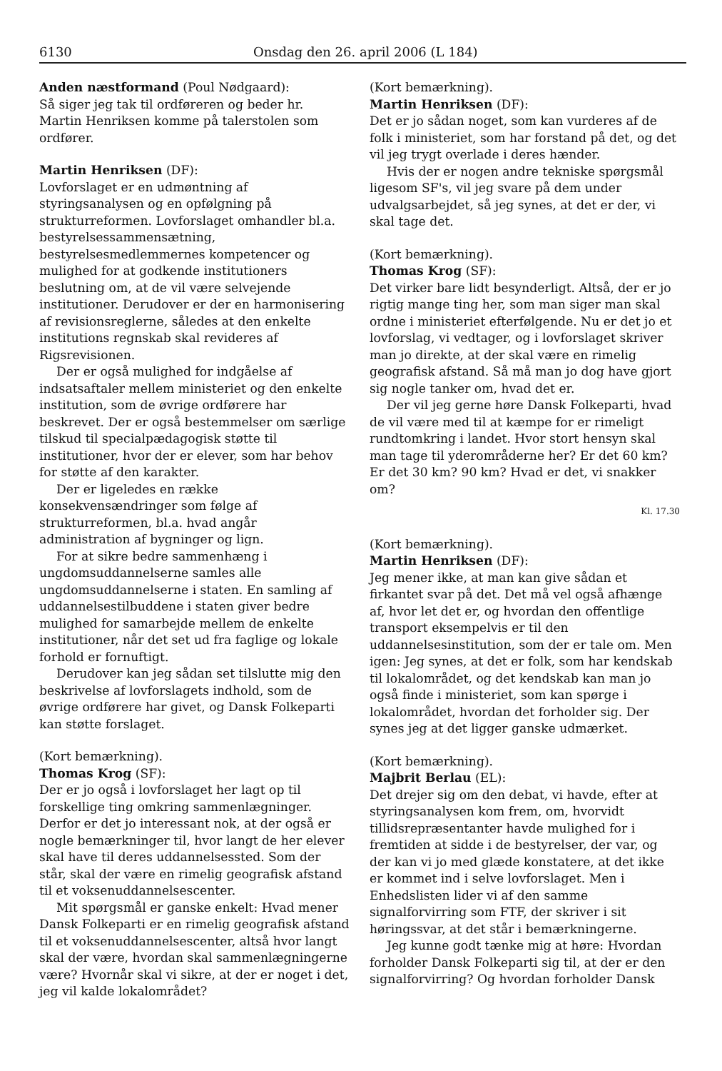6130 Onsdag den 26. april 2006 (L 184)
Anden næstformand (Poul Nødgaard):
Så siger jeg tak til ordføreren og beder hr. Martin Henriksen komme på talerstolen som ordfører.
Martin Henriksen (DF):
Lovforslaget er en udmøntning af styringsanalysen og en opfølgning på strukturreformen. Lovforslaget omhandler bl.a. bestyrelsessammensætning, bestyrelsesmedlemmernes kompetencer og mulighed for at godkende institutioners beslutning om, at de vil være selvejende institutioner. Derudover er der en harmonisering af revisionsreglerne, således at den enkelte institutions regnskab skal revideres af Rigsrevisionen.
Der er også mulighed for indgåelse af indsatsaftaler mellem ministeriet og den enkelte institution, som de øvrige ordførere har beskrevet. Der er også bestemmelser om særlige tilskud til specialpædagogisk støtte til institutioner, hvor der er elever, som har behov for støtte af den karakter.
Der er ligeledes en række konsekvensændringer som følge af strukturreformen, bl.a. hvad angår administration af bygninger og lign.
For at sikre bedre sammenhæng i ungdomsuddannelserne samles alle ungdomsuddannelserne i staten. En samling af uddannelsestilbuddene i staten giver bedre mulighed for samarbejde mellem de enkelte institutioner, når det set ud fra faglige og lokale forhold er fornuftigt.
Derudover kan jeg sådan set tilslutte mig den beskrivelse af lovforslagets indhold, som de øvrige ordførere har givet, og Dansk Folkeparti kan støtte forslaget.
(Kort bemærkning).
Thomas Krog (SF):
Der er jo også i lovforslaget her lagt op til forskellige ting omkring sammenlægninger. Derfor er det jo interessant nok, at der også er nogle bemærkninger til, hvor langt de her elever skal have til deres uddannelsessted. Som der står, skal der være en rimelig geografisk afstand til et voksenuddannelsescenter.
Mit spørgsmål er ganske enkelt: Hvad mener Dansk Folkeparti er en rimelig geografisk afstand til et voksenuddannelsescenter, altså hvor langt skal der være, hvordan skal sammenlægningerne være? Hvornår skal vi sikre, at der er noget i det, jeg vil kalde lokalområdet?
(Kort bemærkning).
Martin Henriksen (DF):
Det er jo sådan noget, som kan vurderes af de folk i ministeriet, som har forstand på det, og det vil jeg trygt overlade i deres hænder.
Hvis der er nogen andre tekniske spørgsmål ligesom SF's, vil jeg svare på dem under udvalgsarbejdet, så jeg synes, at det er der, vi skal tage det.
(Kort bemærkning).
Thomas Krog (SF):
Det virker bare lidt besynderligt. Altså, der er jo rigtig mange ting her, som man siger man skal ordne i ministeriet efterfølgende. Nu er det jo et lovforslag, vi vedtager, og i lovforslaget skriver man jo direkte, at der skal være en rimelig geografisk afstand. Så må man jo dog have gjort sig nogle tanker om, hvad det er.
Der vil jeg gerne høre Dansk Folkeparti, hvad de vil være med til at kæmpe for er rimeligt rundtomkring i landet. Hvor stort hensyn skal man tage til yderområderne her? Er det 60 km? Er det 30 km? 90 km? Hvad er det, vi snakker om?
Kl. 17.30
(Kort bemærkning).
Martin Henriksen (DF):
Jeg mener ikke, at man kan give sådan et firkantet svar på det. Det må vel også afhænge af, hvor let det er, og hvordan den offentlige transport eksempelvis er til den uddannelsesinstitution, som der er tale om. Men igen: Jeg synes, at det er folk, som har kendskab til lokalområdet, og det kendskab kan man jo også finde i ministeriet, som kan spørge i lokalområdet, hvordan det forholder sig. Der synes jeg at det ligger ganske udmærket.
(Kort bemærkning).
Majbrit Berlau (EL):
Det drejer sig om den debat, vi havde, efter at styringsanalysen kom frem, om, hvorvidt tillidsrepræsentanter havde mulighed for i fremtiden at sidde i de bestyrelser, der var, og der kan vi jo med glæde konstatere, at det ikke er kommet ind i selve lovforslaget. Men i Enhedslisten lider vi af den samme signalforvirring som FTF, der skriver i sit høringssvar, at det står i bemærkningerne.
Jeg kunne godt tænke mig at høre: Hvordan forholder Dansk Folkeparti sig til, at der er den signalforvirring? Og hvordan forholder Dansk